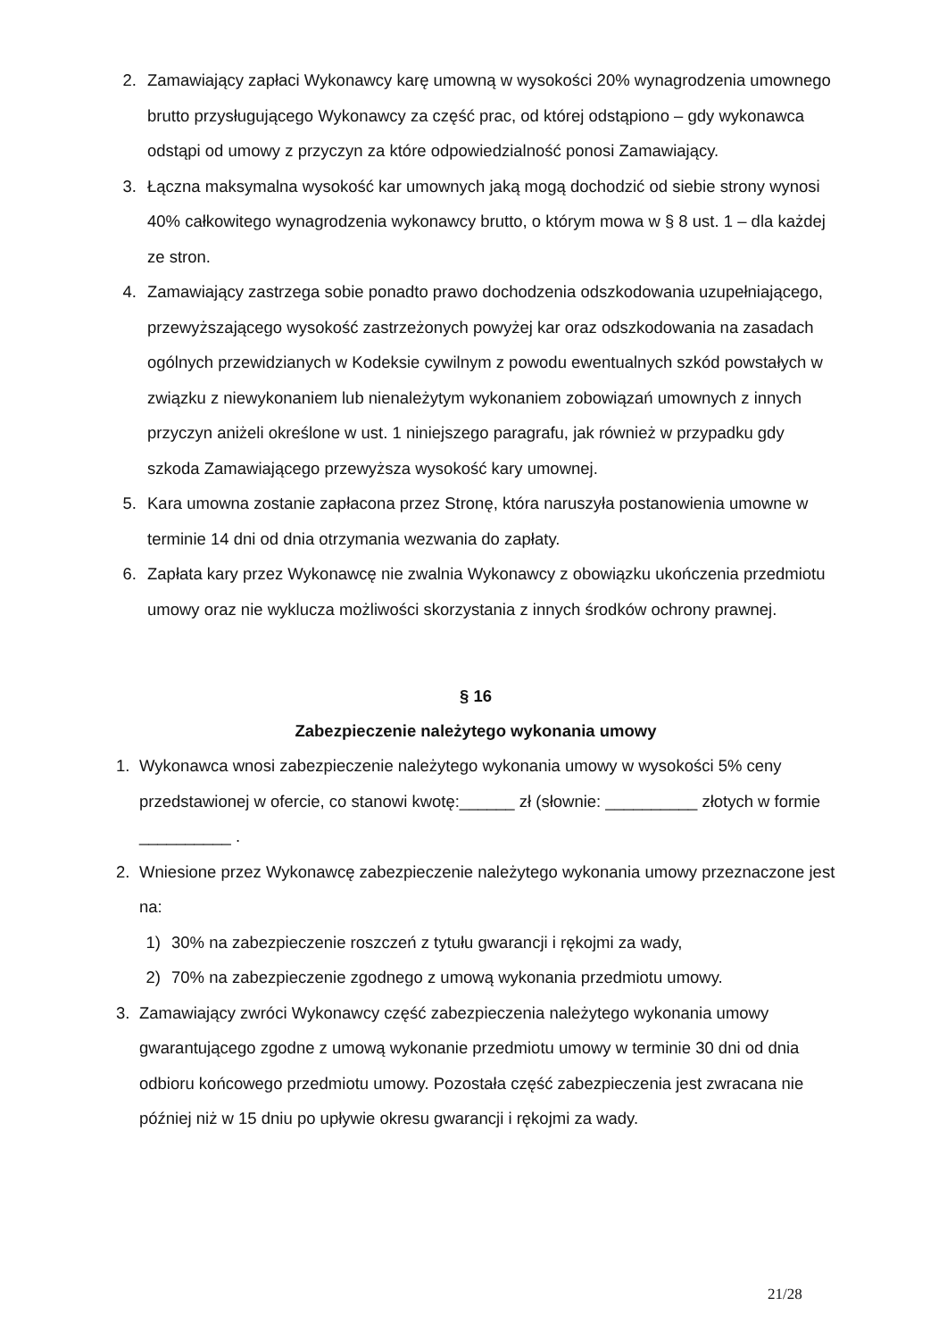2. Zamawiający zapłaci Wykonawcy karę umowną w wysokości 20% wynagrodzenia umownego brutto przysługującego Wykonawcy za część prac, od której odstąpiono – gdy wykonawca odstąpi od umowy z przyczyn za które odpowiedzialność ponosi Zamawiający.
3. Łączna maksymalna wysokość kar umownych jaką mogą dochodzić od siebie strony wynosi 40% całkowitego wynagrodzenia wykonawcy brutto, o którym mowa w § 8 ust. 1 – dla każdej ze stron.
4. Zamawiający zastrzega sobie ponadto prawo dochodzenia odszkodowania uzupełniającego, przewyższającego wysokość zastrzeżonych powyżej kar oraz odszkodowania na zasadach ogólnych przewidzianych w Kodeksie cywilnym z powodu ewentualnych szkód powstałych w związku z niewykonaniem lub nienależytym wykonaniem zobowiązań umownych z innych przyczyn aniżeli określone w ust. 1 niniejszego paragrafu, jak również w przypadku gdy szkoda Zamawiającego przewyższa wysokość kary umownej.
5. Kara umowna zostanie zapłacona przez Stronę, która naruszyła postanowienia umowne w terminie 14 dni od dnia otrzymania wezwania do zapłaty.
6. Zapłata kary przez Wykonawcę nie zwalnia Wykonawcy z obowiązku ukończenia przedmiotu umowy oraz nie wyklucza możliwości skorzystania z innych środków ochrony prawnej.
§ 16
Zabezpieczenie należytego wykonania umowy
1. Wykonawca wnosi zabezpieczenie należytego wykonania umowy w wysokości 5% ceny przedstawionej w ofercie, co stanowi kwotę:______ zł (słownie: __________ złotych w formie __________ .
2. Wniesione przez Wykonawcę zabezpieczenie należytego wykonania umowy przeznaczone jest na:
1) 30% na zabezpieczenie roszczeń z tytułu gwarancji i rękojmi za wady,
2) 70% na zabezpieczenie zgodnego z umową wykonania przedmiotu umowy.
3. Zamawiający zwróci Wykonawcy część zabezpieczenia należytego wykonania umowy gwarantującego zgodne z umową wykonanie przedmiotu umowy w terminie 30 dni od dnia odbioru końcowego przedmiotu umowy. Pozostała część zabezpieczenia jest zwracana nie później niż w 15 dniu po upływie okresu gwarancji i rękojmi za wady.
21/28